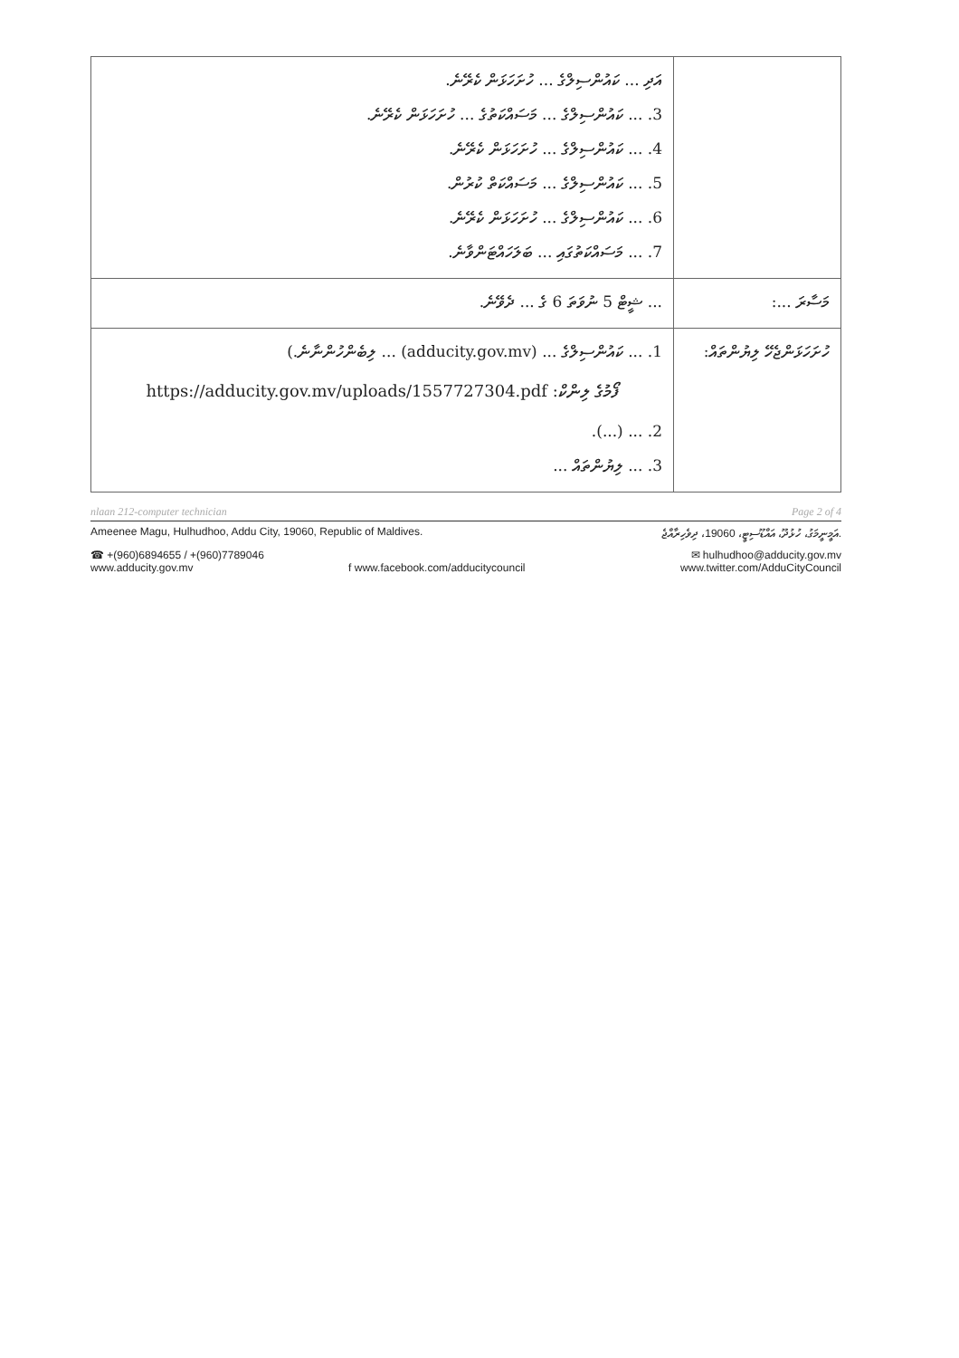| | އަދި ... ކައުންސިލްގެ ... ހުށަހަޅަން ކެރޭނެ. 3. ... ކައުންސިލްގެ ... މަސައްކަތުގެ ... ހުށަހަޅަން ކެރޭނެ. 4. ... ކައުންސިލްގެ ... ހުށަހަޅަން ކެރޭނެ. 5. ... ކައުންސިލްގެ ... މަސައްކަތް ކުރުން. 6. ... ކައުންސިލްގެ ... ހުށަހަޅަން ކެރޭނެ. 7. ... މަސައްކަތުގައި ... ބަލަހައްޓަންވާނެ. |
| މަސާރަ ...: | ... ޝީޓް 5 ނުވަތަ 6 ގެ ... ދެވޭނެ. |
| ހުށަހަޅަންޖެހޭ ލިޔުންތައް: | 1. ... ކައުންސިލްގެ ... (adducity.gov.mv) ... ލިބެންހުންނާނެ.) https://adducity.gov.mv/uploads/1557727304.pdf :ފޯމުގެ ލިންކް 2. ... (...). 3. ... ލިޔުންތައް ... |
nlaan 212-computer technician Page 2 of 4
Ameenee Magu, Hulhudhoo, Addu City, 19060, Republic of Maldives. އަމީނީމަގު، ހުޅުދޫ، އައްޑޫސިޓީ، 19060، ދިވެހިރާއްޖެ.
☎ +(960)6894655 / +(960)7789046 ✉ hulhudhoo@adducity.gov.mv
www.adducity.gov.mv f www.facebook.com/adducitycouncil www.twitter.com/AdduCityCouncil